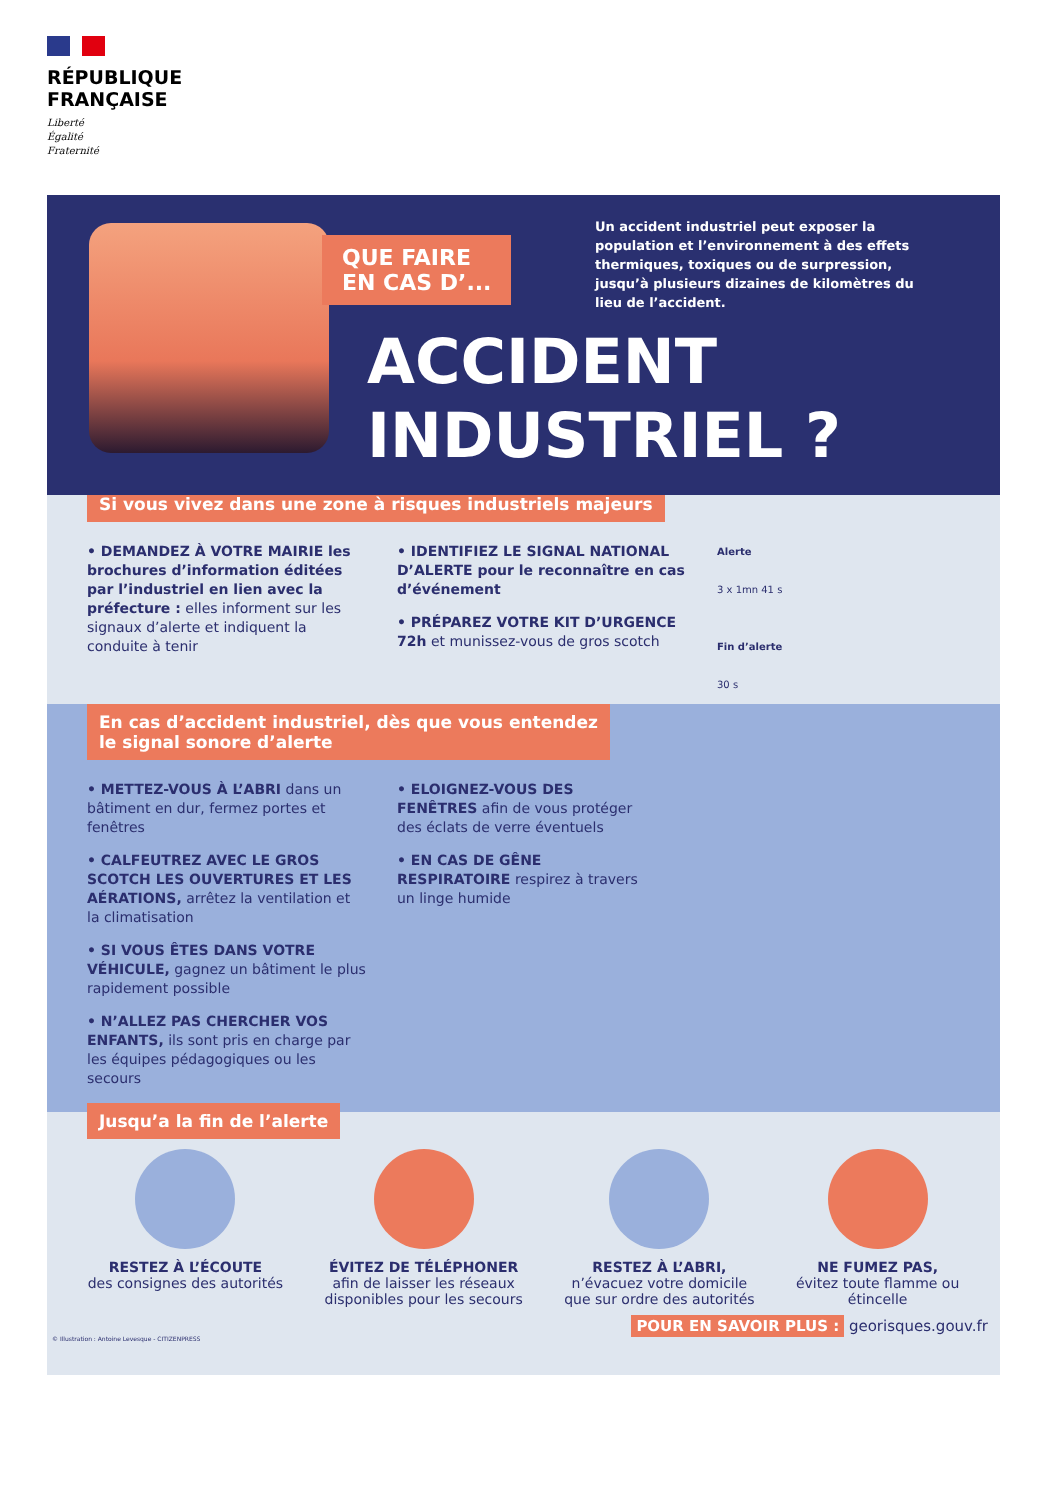RÉPUBLIQUE
FRANÇAISE
Liberté
Égalité
Fraternité
QUE FAIRE
EN CAS D’...
Un accident industriel peut exposer la population et l’environnement à des effets thermiques, toxiques ou de surpression, jusqu’à plusieurs dizaines de kilomètres du lieu de l’accident.
ACCIDENT
INDUSTRIEL ?
Si vous vivez dans une zone à risques industriels majeurs
• DEMANDEZ À VOTRE MAIRIE les brochures d’information éditées par l’industriel en lien avec la préfecture : elles informent sur les signaux d’alerte et indiquent la conduite à tenir
• IDENTIFIEZ LE SIGNAL NATIONAL D’ALERTE pour le reconnaître en cas d’événement
• PRÉPAREZ VOTRE KIT D’URGENCE 72h et munissez-vous de gros scotch
Alerte
3 x 1mn 41 s
Fin d’alerte
30 s
En cas d’accident industriel, dès que vous entendez
le signal sonore d’alerte
• METTEZ-VOUS À L’ABRI dans un bâtiment en dur, fermez portes et fenêtres
• CALFEUTREZ AVEC LE GROS SCOTCH LES OUVERTURES ET LES AÉRATIONS, arrêtez la ventilation et la climatisation
• SI VOUS ÊTES DANS VOTRE VÉHICULE, gagnez un bâtiment le plus rapidement possible
• N’ALLEZ PAS CHERCHER VOS ENFANTS, ils sont pris en charge par les équipes pédagogiques ou les secours
• ELOIGNEZ-VOUS DES FENÊTRES afin de vous protéger des éclats de verre éventuels
• EN CAS DE GÊNE RESPIRATOIRE respirez à travers un linge humide
Jusqu’a la fin de l’alerte
RESTEZ À L’ÉCOUTE
des consignes des autorités
ÉVITEZ DE TÉLÉPHONER
afin de laisser les réseaux
disponibles pour les secours
RESTEZ À L’ABRI,
n’évacuez votre domicile
que sur ordre des autorités
NE FUMEZ PAS,
évitez toute flamme ou
étincelle
POUR EN SAVOIR PLUS : georisques.gouv.fr
© Illustration : Antoine Levesque - CITIZENPRESS